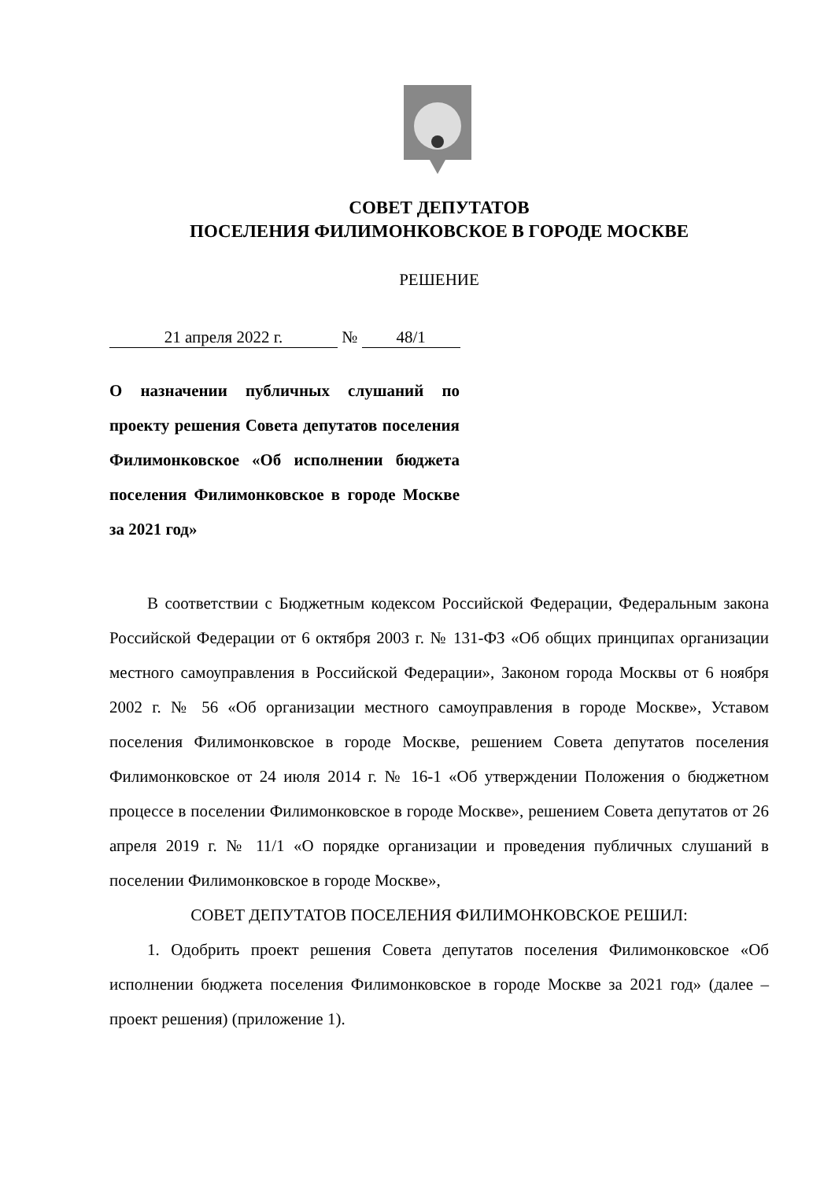СОВЕТ ДЕПУТАТОВ
ПОСЕЛЕНИЯ ФИЛИМОНКОВСКОЕ В ГОРОДЕ МОСКВЕ
РЕШЕНИЕ
21 апреля 2022 г. № 48/1
О назначении публичных слушаний по проекту решения Совета депутатов поселения Филимонковское «Об исполнении бюджета поселения Филимонковское в городе Москве за 2021 год»
В соответствии с Бюджетным кодексом Российской Федерации, Федеральным закона Российской Федерации от 6 октября 2003 г. № 131-ФЗ «Об общих принципах организации местного самоуправления в Российской Федерации», Законом города Москвы от 6 ноября 2002 г. № 56 «Об организации местного самоуправления в городе Москве», Уставом поселения Филимонковское в городе Москве, решением Совета депутатов поселения Филимонковское от 24 июля 2014 г. № 16-1 «Об утверждении Положения о бюджетном процессе в поселении Филимонковское в городе Москве», решением Совета депутатов от 26 апреля 2019 г. № 11/1 «О порядке организации и проведения публичных слушаний в поселении Филимонковское в городе Москве»,
СОВЕТ ДЕПУТАТОВ ПОСЕЛЕНИЯ ФИЛИМОНКОВСКОЕ РЕШИЛ:
1. Одобрить проект решения Совета депутатов поселения Филимонковское «Об исполнении бюджета поселения Филимонковское в городе Москве за 2021 год» (далее – проект решения) (приложение 1).